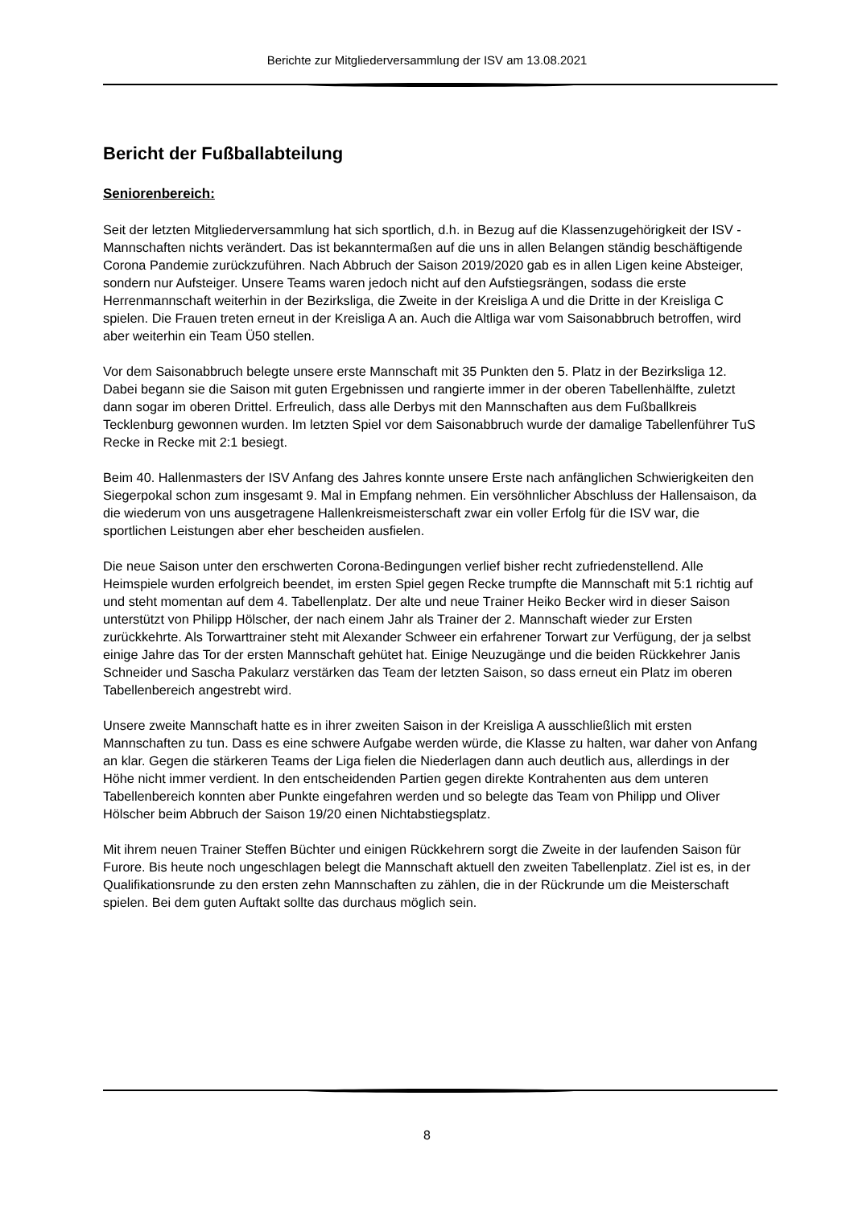Berichte zur Mitgliederversammlung der ISV am 13.08.2021
Bericht der Fußballabteilung
Seniorenbereich:
Seit der letzten Mitgliederversammlung hat sich sportlich, d.h. in Bezug auf die Klassenzugehörigkeit der ISV - Mannschaften nichts verändert. Das ist bekanntermaßen auf die uns in allen Belangen ständig beschäftigende Corona Pandemie zurückzuführen. Nach Abbruch der Saison 2019/2020 gab es in allen Ligen keine Absteiger, sondern nur Aufsteiger. Unsere Teams waren jedoch nicht auf den Aufstiegsrängen, sodass die erste Herrenmannschaft weiterhin in der Bezirksliga, die Zweite in der Kreisliga A und die Dritte in der Kreisliga C spielen. Die Frauen treten erneut in der Kreisliga A an. Auch die Altliga war vom Saisonabbruch betroffen, wird aber weiterhin ein Team Ü50 stellen.
Vor dem Saisonabbruch belegte unsere erste Mannschaft mit 35 Punkten den 5. Platz in der Bezirksliga 12. Dabei begann sie die Saison mit guten Ergebnissen und rangierte immer in der oberen Tabellenhälfte, zuletzt dann sogar im oberen Drittel. Erfreulich, dass alle Derbys mit den Mannschaften aus dem Fußballkreis Tecklenburg gewonnen wurden. Im letzten Spiel vor dem Saisonabbruch wurde der damalige Tabellenführer TuS Recke in Recke mit 2:1 besiegt.
Beim 40. Hallenmasters der ISV Anfang des Jahres konnte unsere Erste nach anfänglichen Schwierigkeiten den Siegerpokal schon zum insgesamt 9. Mal in Empfang nehmen. Ein versöhnlicher Abschluss der Hallensaison, da die wiederum von uns ausgetragene Hallenkreismeisterschaft zwar ein voller Erfolg für die ISV war, die sportlichen Leistungen aber eher bescheiden ausfielen.
Die neue Saison unter den erschwerten Corona-Bedingungen verlief bisher recht zufriedenstellend. Alle Heimspiele wurden erfolgreich beendet, im ersten Spiel gegen Recke trumpfte die Mannschaft mit 5:1 richtig auf und steht momentan auf dem 4. Tabellenplatz. Der alte und neue Trainer Heiko Becker wird in dieser Saison unterstützt von Philipp Hölscher, der nach einem Jahr als Trainer der 2. Mannschaft wieder zur Ersten zurückkehrte. Als Torwarttrainer steht mit Alexander Schweer ein erfahrener Torwart zur Verfügung, der ja selbst einige Jahre das Tor der ersten Mannschaft gehütet hat. Einige Neuzugänge und die beiden Rückkehrer Janis Schneider und Sascha Pakularz verstärken das Team der letzten Saison, so dass erneut ein Platz im oberen Tabellenbereich angestrebt wird.
Unsere zweite Mannschaft hatte es in ihrer zweiten Saison in der Kreisliga A ausschließlich mit ersten Mannschaften zu tun. Dass es eine schwere Aufgabe werden würde, die Klasse zu halten, war daher von Anfang an klar. Gegen die stärkeren Teams der Liga fielen die Niederlagen dann auch deutlich aus, allerdings in der Höhe nicht immer verdient. In den entscheidenden Partien gegen direkte Kontrahenten aus dem unteren Tabellenbereich konnten aber Punkte eingefahren werden und so belegte das Team von Philipp und Oliver Hölscher beim Abbruch der Saison 19/20 einen Nichtabstiegsplatz.
Mit ihrem neuen Trainer Steffen Büchter und einigen Rückkehrern sorgt die Zweite in der laufenden Saison für Furore. Bis heute noch ungeschlagen belegt die Mannschaft aktuell den zweiten Tabellenplatz. Ziel ist es, in der Qualifikationsrunde zu den ersten zehn Mannschaften zu zählen, die in der Rückrunde um die Meisterschaft spielen. Bei dem guten Auftakt sollte das durchaus möglich sein.
8